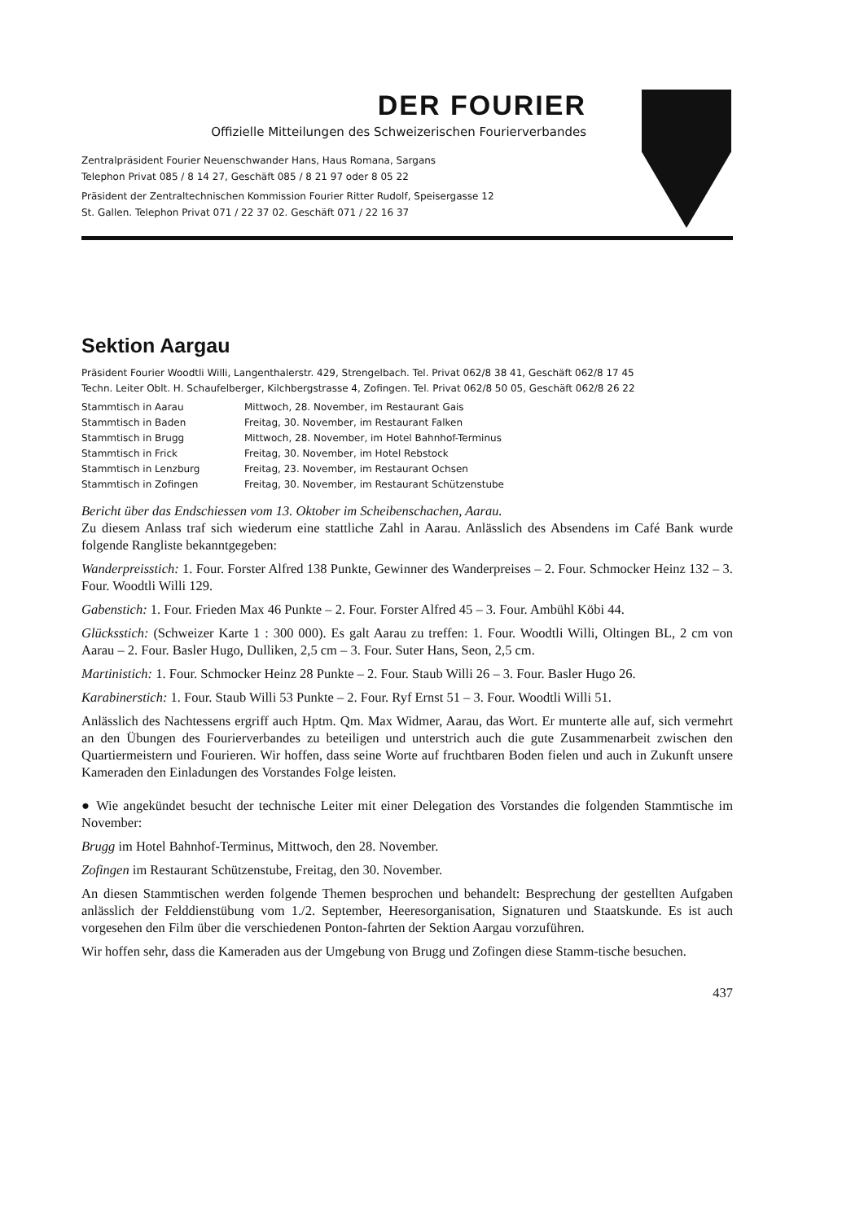DER FOURIER
Offizielle Mitteilungen des Schweizerischen Fourierverbandes
Zentralpräsident Fourier Neuenschwander Hans, Haus Romana, Sargans
Telephon Privat 085 / 8 14 27, Geschäft 085 / 8 21 97 oder 8 05 22
Präsident der Zentraltechnischen Kommission Fourier Ritter Rudolf, Speisergasse 12
St. Gallen. Telephon Privat 071 / 22 37 02. Geschäft 071 / 22 16 37
Sektion Aargau
Präsident Fourier Woodtli Willi, Langenthalerstr. 429, Strengelbach. Tel. Privat 062/8 38 41, Geschäft 062/8 17 45
Techn. Leiter Oblt. H. Schaufelberger, Kilchbergstrasse 4, Zofingen. Tel. Privat 062/8 50 05, Geschäft 062/8 26 22
| Stammtisch in Aarau | Mittwoch, 28. November, im Restaurant Gais |
| Stammtisch in Baden | Freitag, 30. November, im Restaurant Falken |
| Stammtisch in Brugg | Mittwoch, 28. November, im Hotel Bahnhof-Terminus |
| Stammtisch in Frick | Freitag, 30. November, im Hotel Rebstock |
| Stammtisch in Lenzburg | Freitag, 23. November, im Restaurant Ochsen |
| Stammtisch in Zofingen | Freitag, 30. November, im Restaurant Schützenstube |
Bericht über das Endschiessen vom 13. Oktober im Scheibenschachen, Aarau.
Zu diesem Anlass traf sich wiederum eine stattliche Zahl in Aarau. Anlässlich des Absendens im Café Bank wurde folgende Rangliste bekanntgegeben:
Wanderpreisstich: 1. Four. Forster Alfred 138 Punkte, Gewinner des Wanderpreises – 2. Four. Schmocker Heinz 132 – 3. Four. Woodtli Willi 129.
Gabenstich: 1. Four. Frieden Max 46 Punkte – 2. Four. Forster Alfred 45 – 3. Four. Ambühl Köbi 44.
Glücksstich: (Schweizer Karte 1 : 300 000). Es galt Aarau zu treffen: 1. Four. Woodtli Willi, Oltingen BL, 2 cm von Aarau – 2. Four. Basler Hugo, Dulliken, 2,5 cm – 3. Four. Suter Hans, Seon, 2,5 cm.
Martinistich: 1. Four. Schmocker Heinz 28 Punkte – 2. Four. Staub Willi 26 – 3. Four. Basler Hugo 26.
Karabinerstich: 1. Four. Staub Willi 53 Punkte – 2. Four. Ryf Ernst 51 – 3. Four. Woodtli Willi 51.
Anlässlich des Nachtessens ergriff auch Hptm. Qm. Max Widmer, Aarau, das Wort. Er munterte alle auf, sich vermehrt an den Übungen des Fourierverbandes zu beteiligen und unterstrich auch die gute Zusammenarbeit zwischen den Quartiermeistern und Fourieren. Wir hoffen, dass seine Worte auf fruchtbaren Boden fielen und auch in Zukunft unsere Kameraden den Einladungen des Vorstandes Folge leisten.
● Wie angekündet besucht der technische Leiter mit einer Delegation des Vorstandes die folgenden Stammtische im November:
Brugg im Hotel Bahnhof-Terminus, Mittwoch, den 28. November.
Zofingen im Restaurant Schützenstube, Freitag, den 30. November.
An diesen Stammtischen werden folgende Themen besprochen und behandelt: Besprechung der gestellten Aufgaben anlässlich der Felddienstübung vom 1./2. September, Heeresorganisation, Signaturen und Staatskunde. Es ist auch vorgesehen den Film über die verschiedenen Ponton-fahrten der Sektion Aargau vorzuführen.
Wir hoffen sehr, dass die Kameraden aus der Umgebung von Brugg und Zofingen diese Stamm-tische besuchen.
437